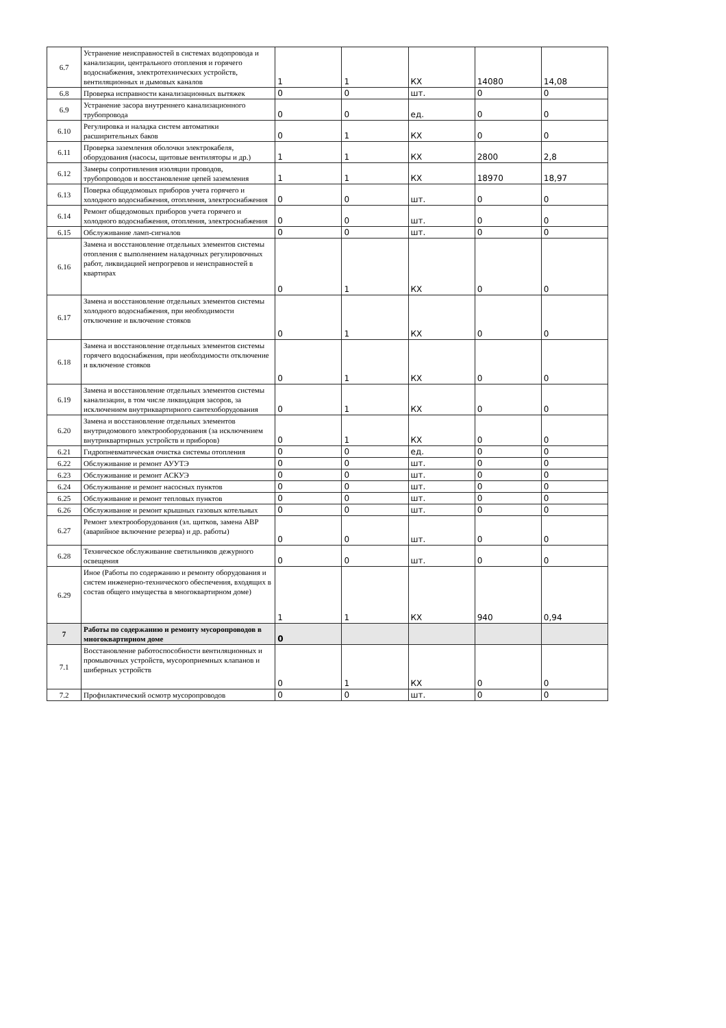| 6.7 | Устранение неисправностей в системах водопровода и канализации, центрального отопления и горячего водоснабжения, электротехнических устройств, вентиляционных и дымовых каналов | 1 | 1 | КХ | 14080 | 14,08 |
| 6.8 | Проверка исправности канализационных вытяжек | 0 | 0 | шт. | 0 | 0 |
| 6.9 | Устранение засора внутреннего канализационного трубопровода | 0 | 0 | ед. | 0 | 0 |
| 6.10 | Регулировка и наладка систем автоматики расширительных баков | 0 | 1 | КХ | 0 | 0 |
| 6.11 | Проверка заземления оболочки электрокабеля, оборудования (насосы, щитовые вентиляторы и др.) | 1 | 1 | КХ | 2800 | 2,8 |
| 6.12 | Замеры сопротивления изоляции проводов, трубопроводов и восстановление цепей заземления | 1 | 1 | КХ | 18970 | 18,97 |
| 6.13 | Поверка общедомовых приборов учета горячего и холодного водоснабжения, отопления, электроснабжения | 0 | 0 | шт. | 0 | 0 |
| 6.14 | Ремонт общедомовых приборов учета горячего и холодного водоснабжения, отопления, электроснабжения | 0 | 0 | шт. | 0 | 0 |
| 6.15 | Обслуживание ламп-сигналов | 0 | 0 | шт. | 0 | 0 |
| 6.16 | Замена и восстановление отдельных элементов системы отопления с выполнением наладочных регулировочных работ, ликвидацией непрогревов и неисправностей в квартирах | 0 | 1 | КХ | 0 | 0 |
| 6.17 | Замена и восстановление отдельных элементов системы холодного водоснабжения, при необходимости отключение и включение стояков | 0 | 1 | КХ | 0 | 0 |
| 6.18 | Замена и восстановление отдельных элементов системы горячего водоснабжения, при необходимости отключение и включение стояков | 0 | 1 | КХ | 0 | 0 |
| 6.19 | Замена и восстановление отдельных элементов системы канализации, в том числе ликвидация засоров, за исключением внутриквартирного сантехоборудования | 0 | 1 | КХ | 0 | 0 |
| 6.20 | Замена и восстановление отдельных элементов внутридомового электрооборудования (за исключением внутриквартирных устройств и приборов) | 0 | 1 | КХ | 0 | 0 |
| 6.21 | Гидропневматическая очистка системы отопления | 0 | 0 | ед. | 0 | 0 |
| 6.22 | Обслуживание и ремонт АУУТЭ | 0 | 0 | шт. | 0 | 0 |
| 6.23 | Обслуживание и ремонт АСКУЭ | 0 | 0 | шт. | 0 | 0 |
| 6.24 | Обслуживание и ремонт насосных пунктов | 0 | 0 | шт. | 0 | 0 |
| 6.25 | Обслуживание и ремонт тепловых пунктов | 0 | 0 | шт. | 0 | 0 |
| 6.26 | Обслуживание и ремонт крышных газовых котельных | 0 | 0 | шт. | 0 | 0 |
| 6.27 | Ремонт электрооборудования (эл. щитков, замена АВР (аварийное включение резерва) и др. работы) | 0 | 0 | шт. | 0 | 0 |
| 6.28 | Техническое обслуживание светильников дежурного освещения | 0 | 0 | шт. | 0 | 0 |
| 6.29 | Иное (Работы по содержанию и ремонту оборудования и систем инженерно-технического обеспечения, входящих в состав общего имущества в многоквартирном доме) | 1 | 1 | КХ | 940 | 0,94 |
| 7 | Работы по содержанию и ремонту мусоропроводов в многоквартирном доме | 0 | | | | |
| 7.1 | Восстановление работоспособности вентиляционных и промывочных устройств, мусороприемных клапанов и шиберных устройств | 0 | 1 | КХ | 0 | 0 |
| 7.2 | Профилактический осмотр мусоропроводов | 0 | 0 | шт. | 0 | 0 |